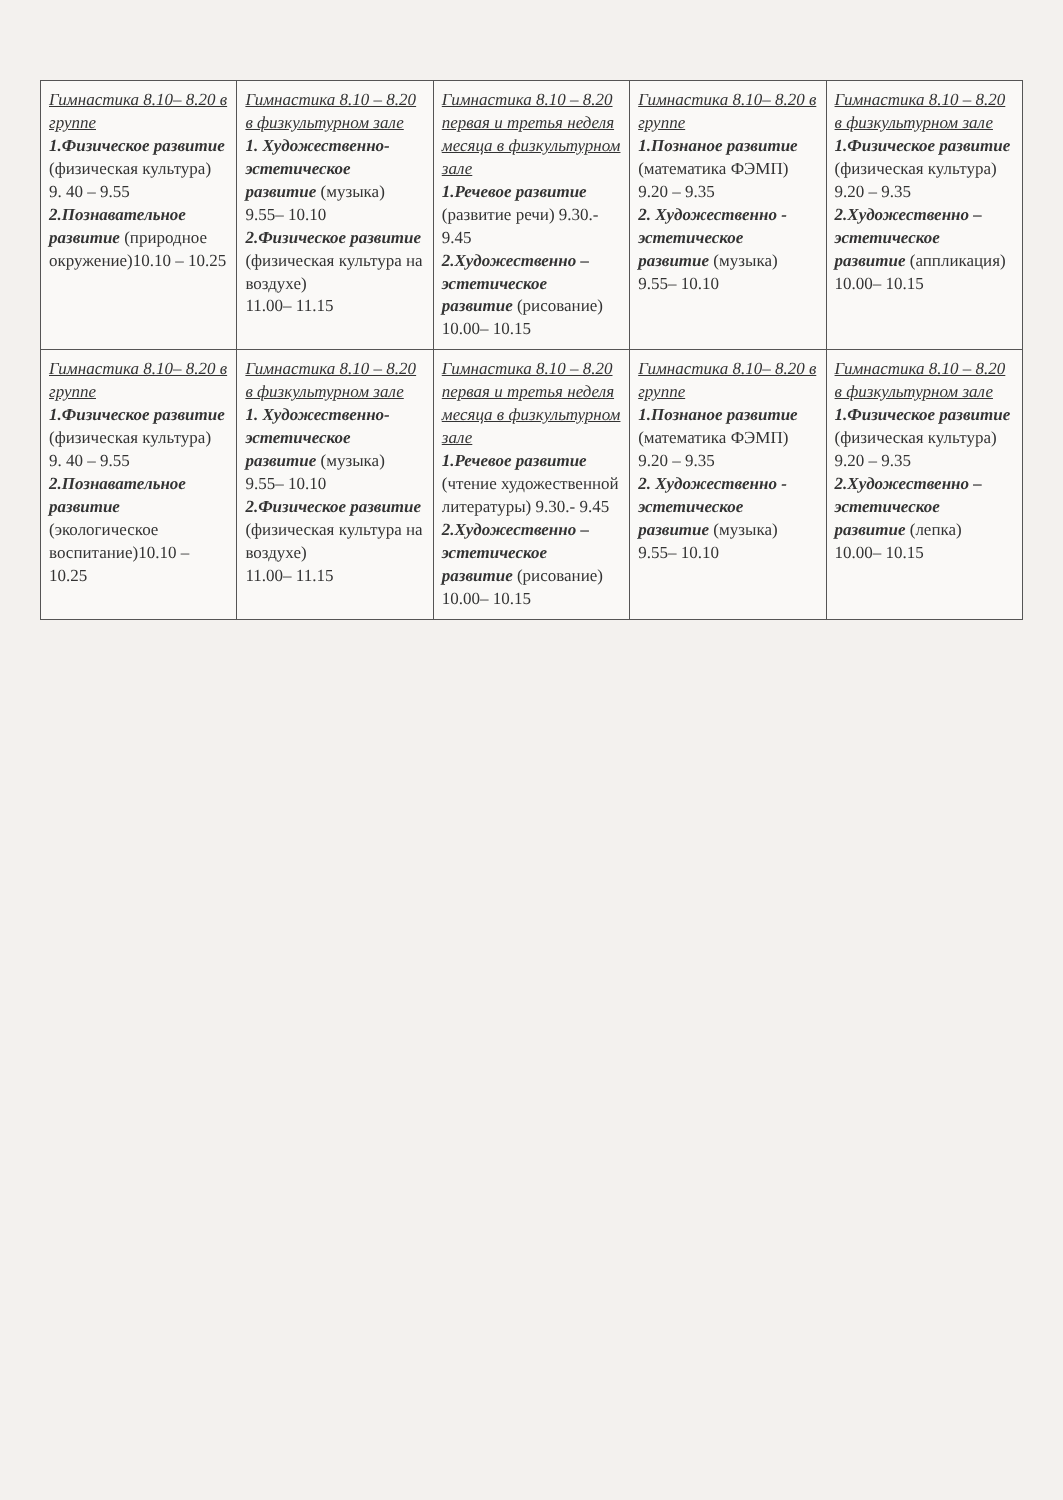| Гимнастика 8.10– 8.20 в группе 1.Физическое развитие (физическая культура) 9. 40 – 9.55 2.Познавательное развитие (природное окружение)10.10 – 10.25 | Гимнастика 8.10 – 8.20 в физкультурном зале 1. Художественно-эстетическое развитие (музыка) 9.55– 10.10 2.Физическое развитие (физическая культура на воздухе) 11.00– 11.15 | Гимнастика 8.10 – 8.20 первая и третья неделя месяца в физкультурном зале 1.Речевое развитие (развитие речи) 9.30.- 9.45 2.Художественно – эстетическое развитие (рисование) 10.00– 10.15 | Гимнастика 8.10– 8.20 в группе 1.Познаное развитие (математика ФЭМП) 9.20 – 9.35 2. Художественно - эстетическое развитие (музыка) 9.55– 10.10 | Гимнастика 8.10 – 8.20 в физкультурном зале 1.Физическое развитие (физическая культура) 9.20 – 9.35 2.Художественно – эстетическое развитие (аппликация) 10.00– 10.15 |
| Гимнастика 8.10– 8.20 в группе 1.Физическое развитие (физическая культура) 9. 40 – 9.55 2.Познавательное развитие (экологическое воспитание)10.10 – 10.25 | Гимнастика 8.10 – 8.20 в физкультурном зале 1. Художественно-эстетическое развитие (музыка) 9.55– 10.10 2.Физическое развитие (физическая культура на воздухе) 11.00– 11.15 | Гимнастика 8.10 – 8.20 первая и третья неделя месяца в физкультурном зале 1.Речевое развитие (чтение художественной литературы) 9.30.- 9.45 2.Художественно – эстетическое развитие (рисование) 10.00– 10.15 | Гимнастика 8.10– 8.20 в группе 1.Познаное развитие (математика ФЭМП) 9.20 – 9.35 2. Художественно - эстетическое развитие (музыка) 9.55– 10.10 | Гимнастика 8.10 – 8.20 в физкультурном зале 1.Физическое развитие (физическая культура) 9.20 – 9.35 2.Художественно – эстетическое развитие (лепка) 10.00– 10.15 |